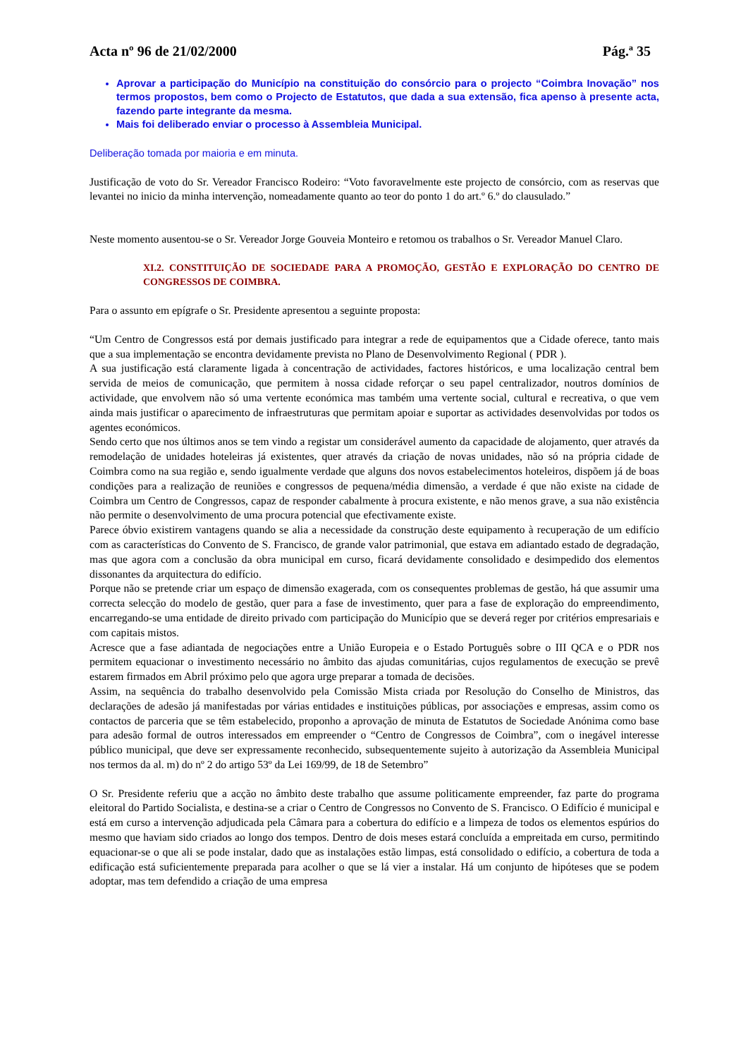Acta nº 96 de 21/02/2000 Pág.ª 35
Aprovar a participação do Município na constituição do consórcio para o projecto “Coimbra Inovação” nos termos propostos, bem como o Projecto de Estatutos, que dada a sua extensão, fica apenso à presente acta, fazendo parte integrante da mesma.
Mais foi deliberado enviar o processo à Assembleia Municipal.
Deliberação tomada por maioria e em minuta.
Justificação de voto do Sr. Vereador Francisco Rodeiro: “Voto favoravelmente este projecto de consórcio, com as reservas que levantei no inicio da minha intervenção, nomeadamente quanto ao teor do ponto 1 do art.º 6.º do clausulado.”
Neste momento ausentou-se o Sr. Vereador Jorge Gouveia Monteiro e retomou os trabalhos o Sr. Vereador Manuel Claro.
XI.2. CONSTITUIÇÃO DE SOCIEDADE PARA A PROMOÇÃO, GESTÃO E EXPLORAÇÃO DO CENTRO DE CONGRESSOS DE COIMBRA.
Para o assunto em epígrafe o Sr. Presidente apresentou a seguinte proposta:
“Um Centro de Congressos está por demais justificado para integrar a rede de equipamentos que a Cidade oferece, tanto mais que a sua implementação se encontra devidamente prevista no Plano de Desenvolvimento Regional ( PDR ).
A sua justificação está claramente ligada à concentração de actividades, factores históricos, e uma localização central bem servida de meios de comunicação, que permitem à nossa cidade reforçar o seu papel centralizador, noutros domínios de actividade, que envolvem não só uma vertente económica mas também uma vertente social, cultural e recreativa, o que vem ainda mais justificar o aparecimento de infraestruturas que permitam apoiar e suportar as actividades desenvolvidas por todos os agentes económicos.
Sendo certo que nos últimos anos se tem vindo a registar um considerável aumento da capacidade de alojamento, quer através da remodelação de unidades hoteleiras já existentes, quer através da criação de novas unidades, não só na própria cidade de Coimbra como na sua região e, sendo igualmente verdade que alguns dos novos estabelecimentos hoteleiros, dispõem já de boas condições para a realização de reuniões e congressos de pequena/média dimensão, a verdade é que não existe na cidade de Coimbra um Centro de Congressos, capaz de responder cabalmente à procura existente, e não menos grave, a sua não existência não permite o desenvolvimento de uma procura potencial que efectivamente existe.
Parece óbvio existirem vantagens quando se alia a necessidade da construção deste equipamento à recuperação de um edifício com as características do Convento de S. Francisco, de grande valor patrimonial, que estava em adiantado estado de degradação, mas que agora com a conclusão da obra municipal em curso, ficará devidamente consolidado e desimpedido dos elementos dissonantes da arquitectura do edifício.
Porque não se pretende criar um espaço de dimensão exagerada, com os consequentes problemas de gestão, há que assumir uma correcta selecção do modelo de gestão, quer para a fase de investimento, quer para a fase de exploração do empreendimento, encarregando-se uma entidade de direito privado com participação do Município que se deverá reger por critérios empresariais e com capitais mistos.
Acresce que a fase adiantada de negociações entre a União Europeia e o Estado Português sobre o III QCA e o PDR nos permitem equacionar o investimento necessário no âmbito das ajudas comunitárias, cujos regulamentos de execução se prevê estarem firmados em Abril próximo pelo que agora urge preparar a tomada de decisões.
Assim, na sequência do trabalho desenvolvido pela Comissão Mista criada por Resolução do Conselho de Ministros, das declarações de adesão já manifestadas por várias entidades e instituições públicas, por associações e empresas, assim como os contactos de parceria que se têm estabelecido, proponho a aprovação de minuta de Estatutos de Sociedade Anónima como base para adesão formal de outros interessados em empreender o “Centro de Congressos de Coimbra”, com o inegável interesse público municipal, que deve ser expressamente reconhecido, subsequentemente sujeito à autorização da Assembleia Municipal nos termos da al. m) do nº 2 do artigo 53º da Lei 169/99, de 18 de Setembro”
O Sr. Presidente referiu que a acção no âmbito deste trabalho que assume politicamente empreender, faz parte do programa eleitoral do Partido Socialista, e destina-se a criar o Centro de Congressos no Convento de S. Francisco. O Edifício é municipal e está em curso a intervenção adjudicada pela Câmara para a cobertura do edifício e a limpeza de todos os elementos espúrios do mesmo que haviam sido criados ao longo dos tempos. Dentro de dois meses estará concluída a empreitada em curso, permitindo equacionar-se o que ali se pode instalar, dado que as instalações estão limpas, está consolidado o edifício, a cobertura de toda a edificação está suficientemente preparada para acolher o que se lá vier a instalar. Há um conjunto de hipóteses que se podem adoptar, mas tem defendido a criação de uma empresa